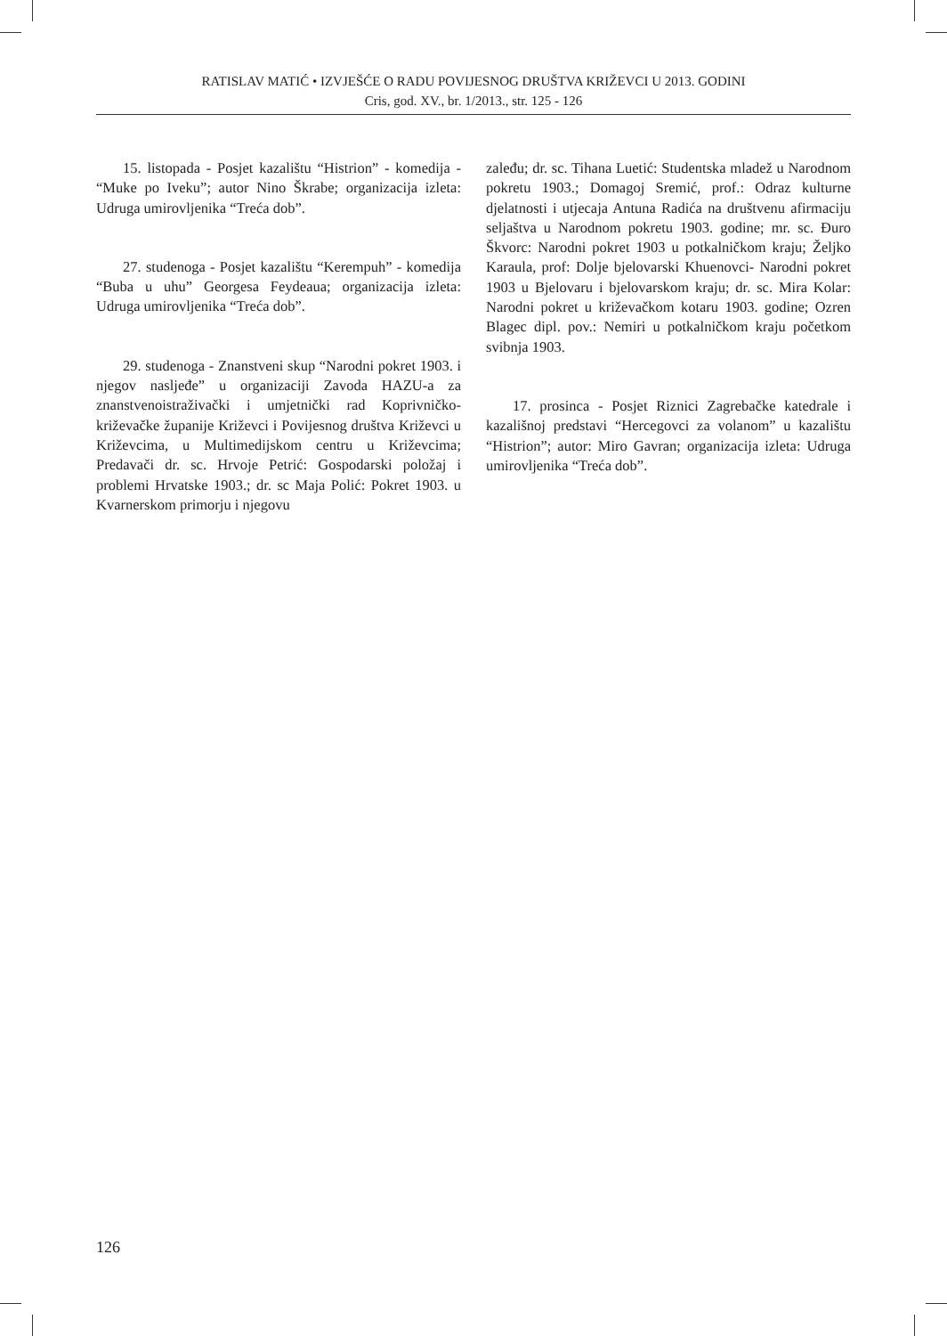RATISLAV MATIĆ • IZVJEŠĆE O RADU POVIJESNOG DRUŠTVA KRIŽEVCI U 2013. GODINI
Cris, god. XV., br. 1/2013., str. 125 - 126
15. listopada - Posjet kazalištu “Histrion” - komedija - “Muke po Iveku”; autor Nino Škrabe; organizacija izleta: Udruga umirovljenika “Treća dob”.
27. studenoga - Posjet kazalištu “Kerempuh” - komedija “Buba u uhu” Georgesa Feydeaua; organizacija izleta: Udruga umirovljenika “Treća dob”.
29. studenoga - Znanstveni skup “Narodni pokret 1903. i njegov nasljeđe” u organizaciji Zavoda HAZU-a za znanstvenoistraživački i umjetnički rad Koprivničko-križevačke županije Križevci i Povijesnog društva Križevci u Križevcima, u Multimedijskom centru u Križevcima; Predavači dr. sc. Hrvoje Petrić: Gospodarski položaj i problemi Hrvatske 1903.; dr. sc Maja Polić: Pokret 1903. u Kvarnerskom primorju i njegovu
zaleđu; dr. sc. Tihana Luetić: Studentska mladež u Narodnom pokretu 1903.; Domagoj Sremić, prof.: Odraz kulturne djelatnosti i utjecaja Antuna Radića na društvenu afirmaciju seljaštva u Narodnom pokretu 1903. godine; mr. sc. Đuro Škvorc: Narodni pokret 1903 u potkalničkom kraju; Željko Karaula, prof: Dolje bjelovarski Khuenovci- Narodni pokret 1903 u Bjelovaru i bjelovarskom kraju; dr. sc. Mira Kolar: Narodni pokret u križevačkom kotaru 1903. godine; Ozren Blagec dipl. pov.: Nemiri u potkalničkom kraju početkom svibnja 1903.
17. prosinca - Posjet Riznici Zagrebačke katedrale i kazališnoj predstavi “Hercegovci za volanom” u kazalištu “Histrion”; autor: Miro Gavran; organizacija izleta: Udruga umirovljenika “Treća dob”.
126